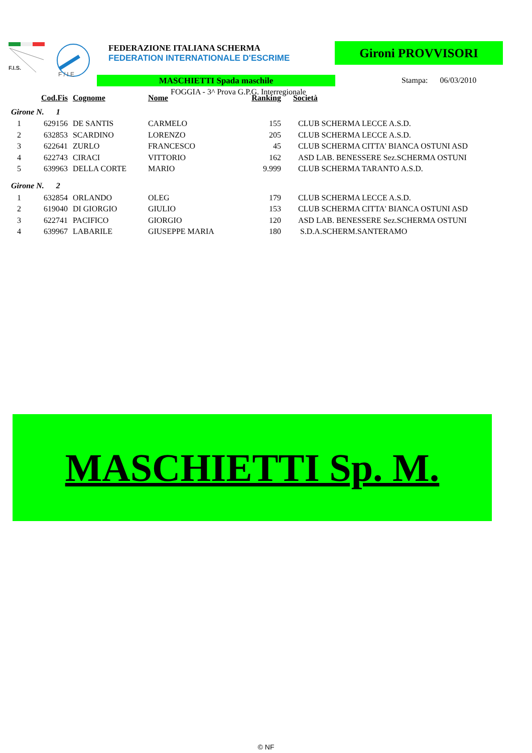F.I.S.
F / I E
FEDERAZIONE ITALIANA SCHERMA
FEDERATION INTERNATIONALE D'ESCRIME
Gironi PROVVISORI
MASCHIETTI Spada maschile Stampa: 06/03/2010
FOGGIA - 3^ Prova G.P.G. Interregionale
| | Cod.Fis | Cognome | Nome | Ranking | Società |
| --- | --- | --- | --- | --- | --- |
| Girone N. 1 | | | | | |
| 1 | 629156 | DE SANTIS | CARMELO | 155 | CLUB SCHERMA LECCE A.S.D. |
| 2 | 632853 | SCARDINO | LORENZO | 205 | CLUB SCHERMA LECCE A.S.D. |
| 3 | 622641 | ZURLO | FRANCESCO | 45 | CLUB SCHERMA CITTA' BIANCA OSTUNI ASD |
| 4 | 622743 | CIRACI | VITTORIO | 162 | ASD LAB. BENESSERE Sez.SCHERMA OSTUNI |
| 5 | 639963 | DELLA CORTE | MARIO | 9.999 | CLUB SCHERMA TARANTO A.S.D. |
| Girone N. 2 | | | | | |
| 1 | 632854 | ORLANDO | OLEG | 179 | CLUB SCHERMA LECCE A.S.D. |
| 2 | 619040 | DI GIORGIO | GIULIO | 153 | CLUB SCHERMA CITTA' BIANCA OSTUNI ASD |
| 3 | 622741 | PACIFICO | GIORGIO | 120 | ASD LAB. BENESSERE Sez.SCHERMA OSTUNI |
| 4 | 639967 | LABARILE | GIUSEPPE MARIA | 180 | S.D.A.SCHERM.SANTERAMO |
MASCHIETTI Sp. M.
© NF